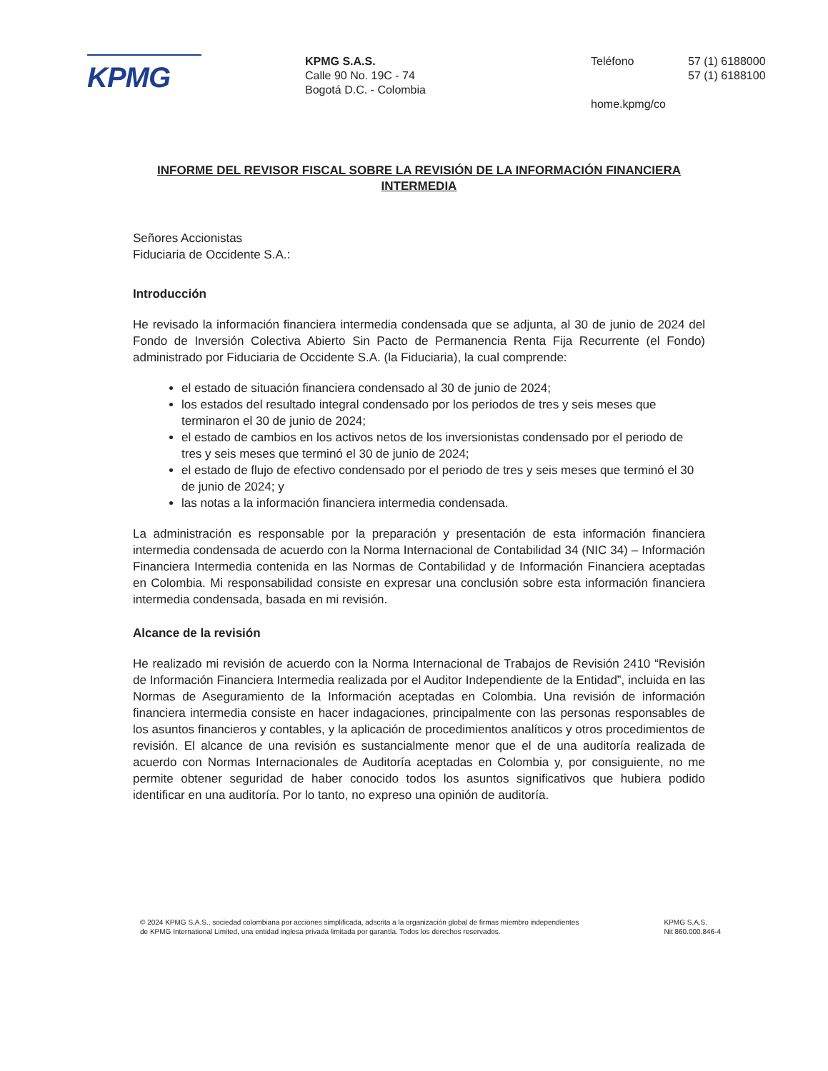KPMG
KPMG S.A.S.
Calle 90 No. 19C - 74
Bogotá D.C. - Colombia
Teléfono 57 (1) 6188000
57 (1) 6188100
home.kpmg/co
INFORME DEL REVISOR FISCAL SOBRE LA REVISIÓN DE LA INFORMACIÓN FINANCIERA INTERMEDIA
Señores Accionistas
Fiduciaria de Occidente S.A.:
Introducción
He revisado la información financiera intermedia condensada que se adjunta, al 30 de junio de 2024 del Fondo de Inversión Colectiva Abierto Sin Pacto de Permanencia Renta Fija Recurrente (el Fondo) administrado por Fiduciaria de Occidente S.A. (la Fiduciaria), la cual comprende:
el estado de situación financiera condensado al 30 de junio de 2024;
los estados del resultado integral condensado por los periodos de tres y seis meses que terminaron el 30 de junio de 2024;
el estado de cambios en los activos netos de los inversionistas condensado por el periodo de tres y seis meses que terminó el 30 de junio de 2024;
el estado de flujo de efectivo condensado por el periodo de tres y seis meses que terminó el 30 de junio de 2024; y
las notas a la información financiera intermedia condensada.
La administración es responsable por la preparación y presentación de esta información financiera intermedia condensada de acuerdo con la Norma Internacional de Contabilidad 34 (NIC 34) – Información Financiera Intermedia contenida en las Normas de Contabilidad y de Información Financiera aceptadas en Colombia. Mi responsabilidad consiste en expresar una conclusión sobre esta información financiera intermedia condensada, basada en mi revisión.
Alcance de la revisión
He realizado mi revisión de acuerdo con la Norma Internacional de Trabajos de Revisión 2410 “Revisión de Información Financiera Intermedia realizada por el Auditor Independiente de la Entidad”, incluida en las Normas de Aseguramiento de la Información aceptadas en Colombia. Una revisión de información financiera intermedia consiste en hacer indagaciones, principalmente con las personas responsables de los asuntos financieros y contables, y la aplicación de procedimientos analíticos y otros procedimientos de revisión. El alcance de una revisión es sustancialmente menor que el de una auditoría realizada de acuerdo con Normas Internacionales de Auditoría aceptadas en Colombia y, por consiguiente, no me permite obtener seguridad de haber conocido todos los asuntos significativos que hubiera podido identificar en una auditoría. Por lo tanto, no expreso una opinión de auditoría.
© 2024 KPMG S.A.S., sociedad colombiana por acciones simplificada, adscrita a la organización global de firmas miembro independientes
de KPMG International Limited, una entidad inglesa privada limitada por garantía. Todos los derechos reservados.
KPMG S.A.S.
Nit 860.000.846-4